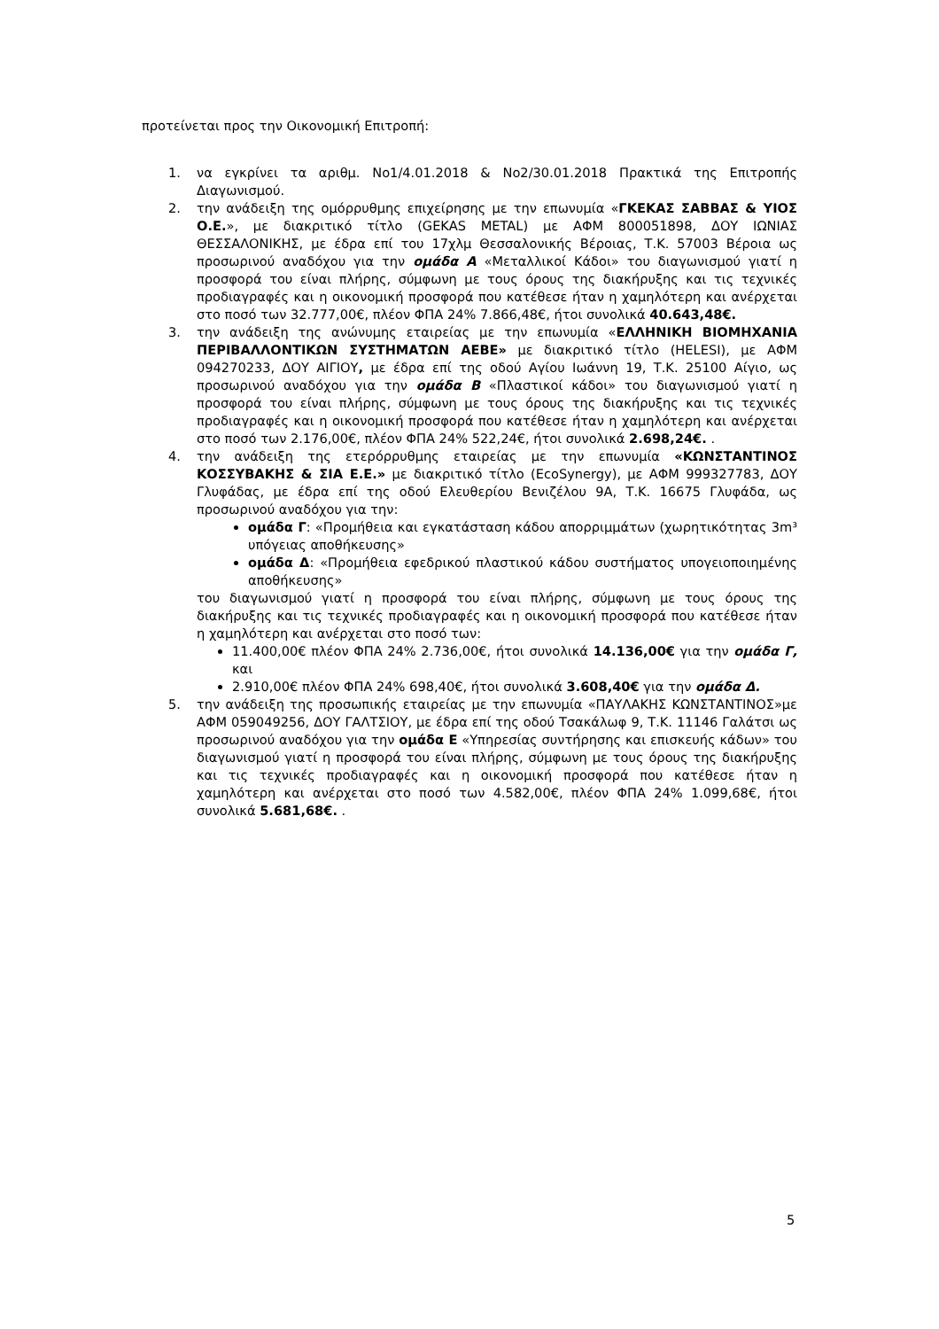προτείνεται προς την Οικονομική Επιτροπή:
1. να εγκρίνει τα αριθμ. Νο1/4.01.2018 & Νο2/30.01.2018 Πρακτικά της Επιτροπής Διαγωνισμού.
2. την ανάδειξη της ομόρρυθμης επιχείρησης με την επωνυμία «ΓΚΕΚΑΣ ΣΑΒΒΑΣ & ΥΙΟΣ Ο.Ε.», με διακριτικό τίτλο (GEKAS METAL) με ΑΦΜ 800051898, ΔΟΥ ΙΩΝΙΑΣ ΘΕΣΣΑΛΟΝΙΚΗΣ, με έδρα επί του 17χλμ Θεσσαλονικής Βέροιας, Τ.Κ. 57003 Βέροια ως προσωρινού αναδόχου για την ομάδα Α «Μεταλλικοί Κάδοι» του διαγωνισμού γιατί η προσφορά του είναι πλήρης, σύμφωνη με τους όρους της διακήρυξης και τις τεχνικές προδιαγραφές και η οικονομική προσφορά που κατέθεσε ήταν η χαμηλότερη και ανέρχεται στο ποσό των 32.777,00€, πλέον ΦΠΑ 24% 7.866,48€, ήτοι συνολικά 40.643,48€.
3. την ανάδειξη της ανώνυμης εταιρείας με την επωνυμία «ΕΛΛΗΝΙΚΗ ΒΙΟΜΗΧΑΝΙΑ ΠΕΡΙΒΑΛΛΟΝΤΙΚΩΝ ΣΥΣΤΗΜΑΤΩΝ ΑΕΒΕ» με διακριτικό τίτλο (HELESI), με ΑΦΜ 094270233, ΔΟΥ ΑΙΓΙΟΥ, με έδρα επί της οδού Αγίου Ιωάννη 19, Τ.Κ. 25100 Αίγιο, ως προσωρινού αναδόχου για την ομάδα Β «Πλαστικοί κάδοι» του διαγωνισμού γιατί η προσφορά του είναι πλήρης, σύμφωνη με τους όρους της διακήρυξης και τις τεχνικές προδιαγραφές και η οικονομική προσφορά που κατέθεσε ήταν η χαμηλότερη και ανέρχεται στο ποσό των 2.176,00€, πλέον ΦΠΑ 24% 522,24€, ήτοι συνολικά 2.698,24€. .
4. την ανάδειξη της ετερόρρυθμης εταιρείας με την επωνυμία «ΚΩΝΣΤΑΝΤΙΝΟΣ ΚΟΣΣΥΒΑΚΗΣ & ΣΙΑ Ε.Ε.» με διακριτικό τίτλο (EcoSynergy), με ΑΦΜ 999327783, ΔΟΥ Γλυφάδας, με έδρα επί της οδού Ελευθερίου Βενιζέλου 9Α, Τ.Κ. 16675 Γλυφάδα, ως προσωρινού αναδόχου για την:
ομάδα Γ: «Προμήθεια και εγκατάσταση κάδου απορριμμάτων (χωρητικότητας 3m³ υπόγειας αποθήκευσης»
ομάδα Δ: «Προμήθεια εφεδρικού πλαστικού κάδου συστήματος υπογειοποιημένης αποθήκευσης»
του διαγωνισμού γιατί η προσφορά του είναι πλήρης, σύμφωνη με τους όρους της διακήρυξης και τις τεχνικές προδιαγραφές και η οικονομική προσφορά που κατέθεσε ήταν η χαμηλότερη και ανέρχεται στο ποσό των:
11.400,00€ πλέον ΦΠΑ 24% 2.736,00€, ήτοι συνολικά 14.136,00€ για την ομάδα Γ, και
2.910,00€ πλέον ΦΠΑ 24% 698,40€, ήτοι συνολικά 3.608,40€ για την ομάδα Δ.
5. την ανάδειξη της προσωπικής εταιρείας με την επωνυμία «ΠΑΥΛΑΚΗΣ ΚΩΝΣΤΑΝΤΙΝΟΣ»με ΑΦΜ 059049256, ΔΟΥ ΓΑΛΤΣΙΟΥ, με έδρα επί της οδού Τσακάλωφ 9, Τ.Κ. 11146 Γαλάτσι ως προσωρινού αναδόχου για την ομάδα Ε «Υπηρεσίας συντήρησης και επισκευής κάδων» του διαγωνισμού γιατί η προσφορά του είναι πλήρης, σύμφωνη με τους όρους της διακήρυξης και τις τεχνικές προδιαγραφές και η οικονομική προσφορά που κατέθεσε ήταν η χαμηλότερη και ανέρχεται στο ποσό των 4.582,00€, πλέον ΦΠΑ 24% 1.099,68€, ήτοι συνολικά 5.681,68€. .
5